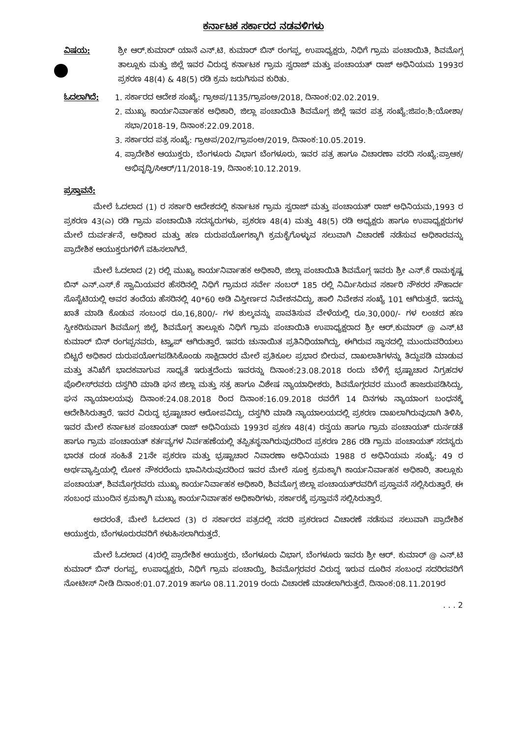ಕರ್ನಾಟಕ ಸರ್ಕಾರದ ನಡವಳಿಗಳು
ವಿಷಯ: ಶ್ರೀ ಆರ್.ಕುಮಾರ್ ಯಾನೆ ಎನ್.ಟಿ. ಕುಮಾರ್ ಬಿನ್ ರಂಗಪ್ಪ, ಉಪಾಧ್ಯಕ್ಷರು, ನಿಧಿಗೆ ಗ್ರಾಮ ಪಂಚಾಯಿತಿ, ಶಿವಮೊಗ್ಗ ತಾಲ್ಲೂಕು ಮತ್ತು ಜಿಲ್ಲೆ ಇವರ ವಿರುದ್ಧ ಕರ್ನಾಟಕ ಗ್ರಾಮ ಸ್ವರಾಜ್ ಮತ್ತು ಪಂಚಾಯತ್ ರಾಜ್ ಅಧಿನಿಯಮ 1993ರ ಪ್ರಕರಣ 48(4) & 48(5) ರಡಿ ಕ್ರಮ ಜರುಗಿಸುವ ಕುರಿತು.
ಓದಲಾಗಿದೆ: 1. ಸರ್ಕಾರದ ಆದೇಶ ಸಂಖ್ಯೆ: ಗ್ರಾಅಪ/1135/ಗ್ರಾಪಂಅ/2018, ದಿನಾಂಕ:02.02.2019.
2. ಮುಖ್ಯ ಕಾರ್ಯನಿರ್ವಾಹಕ ಅಧಿಕಾರಿ, ಜಿಲ್ಲಾ ಪಂಚಾಯಿತಿ ಶಿವಮೊಗ್ಗ ಜಿಲ್ಲೆ ಇವರ ಪತ್ರ ಸಂಖ್ಯೆ:ಜಿಪಂ:ಶಿ:ಯೋಶಾ/ಸಭಾ/2018-19, ದಿನಾಂಕ:22.09.2018.
3. ಸರ್ಕಾರದ ಪತ್ರ ಸಂಖ್ಯೆ: ಗ್ರಾಅಪ/202/ಗ್ರಾಪಂಅ/2019, ದಿನಾಂಕ:10.05.2019.
4. ಪ್ರಾದೇಶಿಕ ಆಯುಕ್ತರು, ಬೆಂಗಳೂರು ವಿಭಾಗ ಬೆಂಗಳೂರು, ಇವರ ಪತ್ರ ಹಾಗೂ ವಿಚಾರಣಾ ವರದಿ ಸಂಖ್ಯೆ:ಪ್ರಾಆಕ/ಅಭಿವೃದ್ಧಿ/ಸಿಆರ್/11/2018-19, ದಿನಾಂಕ:10.12.2019.
ಪ್ರಸ್ತಾವನೆ:
ಮೇಲೆ ಓದಲಾದ (1) ರ ಸರ್ಕಾರಿ ಆದೇಶದಲ್ಲಿ ಕರ್ನಾಟಕ ಗ್ರಾಮ ಸ್ವರಾಜ್ ಮತ್ತು ಪಂಚಾಯತ್ ರಾಜ್ ಅಧಿನಿಯಮ,1993 ರ ಪ್ರಕರಣ 43(ಎ) ರಡಿ ಗ್ರಾಮ ಪಂಚಾಯಿತಿ ಸದಸ್ಯರುಗಳು, ಪ್ರಕರಣ 48(4) ಮತ್ತು 48(5) ರಡಿ ಅಧ್ಯಕ್ಷರು ಹಾಗೂ ಉಪಾಧ್ಯಕ್ಷರುಗಳ ಮೇಲೆ ದುರ್ವರ್ತನೆ, ಅಧಿಕಾರ ಮತ್ತು ಹಣ ದುರುಪಯೋಗಕ್ಕಾಗಿ ಕ್ರಮಕೈಗೊಳ್ಳುವ ಸಲುವಾಗಿ ವಿಚಾರಣೆ ನಡೆಸುವ ಅಧಿಕಾರವನ್ನು ಪ್ರಾದೇಶಿಕ ಆಯುಕ್ತರುಗಳಿಗೆ ವಹಿಸಲಾಗಿದೆ.
ಮೇಲೆ ಓದಲಾದ (2) ರಲ್ಲಿ ಮುಖ್ಯ ಕಾರ್ಯನಿರ್ವಾಹಕ ಅಧಿಕಾರಿ, ಜಿಲ್ಲಾ ಪಂಚಾಯಿತಿ ಶಿವಮೊಗ್ಗ ಇವರು ಶ್ರೀ ಎನ್.ಕೆ ರಾಮಕೃಷ್ಣ ಬಿನ್ ಎನ್.ಎಸ್.ಕೆ ಸ್ವಾಮಿಯವರ ಹೆಸರಿನಲ್ಲಿ ನಿಧಿಗೆ ಗ್ರಾಮದ ಸರ್ವೇ ನಂಬರ್ 185 ರಲ್ಲಿ ನಿರ್ಮಿಸಿರುವ ಸರ್ಕಾರಿ ನೌಕರರ ಸೌಹಾರ್ದ ಸೊಸೈಟಿಯಲ್ಲಿ ಅವರ ತಂದೆಯ ಹೆಸರಿನಲ್ಲಿ 40*60 ಅಡಿ ವಿಸ್ತೀರ್ಣದ ನಿವೇಶನವಿದ್ದು, ಹಾಲಿ ನಿವೇಶನ ಸಂಖ್ಯೆ 101 ಆಗಿರುತ್ತದೆ. ಇದನ್ನು ಖಾತೆ ಮಾಡಿ ಕೊಡುವ ಸಂಬಂಧ ರೂ.16,800/- ಗಳ ಶುಲ್ಕವನ್ನು ಪಾವತಿಸುವ ವೇಳೆಯಲ್ಲಿ ರೂ.30,000/- ಗಳ ಲಂಚದ ಹಣ ಸ್ವೀಕರಿಸುವಾಗ ಶಿವಮೊಗ್ಗ ಜಿಲ್ಲೆ, ಶಿವಮೊಗ್ಗ ತಾಲ್ಲೂಕು ನಿಧಿಗೆ ಗ್ರಾಮ ಪಂಚಾಯಿತಿ ಉಪಾಧ್ಯಕ್ಷರಾದ ಶ್ರೀ ಆರ್.ಕುಮಾರ್ @ ಎನ್.ಟಿ ಕುಮಾರ್ ಬಿನ್ ರಂಗಪ್ಪನವರು, ಟ್ರ್ಯಾಪ್ ಆಗಿರುತ್ತಾರೆ. ಇವರು ಚುನಾಯಿತ ಪ್ರತಿನಿಧಿಯಾಗಿದ್ದು, ಈಗಿರುವ ಸ್ಥಾನದಲ್ಲಿ ಮುಂದುವರಿಯಲು ಬಿಟ್ಟರೆ ಅಧಿಕಾರ ದುರುಪಯೋಗಪಡಿಸಿಕೊಂಡು ಸಾಕ್ಷಿದಾರರ ಮೇಲೆ ಪ್ರತಿಕೂಲ ಪ್ರಭಾರ ಬೀರುವ, ದಾಖಲಾತಿಗಳನ್ನು ತಿದ್ದುಪಡಿ ಮಾಡುವ ಮತ್ತು ತನಿಖೆಗೆ ಭಾದಕವಾಗುವ ಸಾಧ್ಯತೆ ಇರುತ್ತದೆಂದು ಇವರನ್ನು ದಿನಾಂಕ:23.08.2018 ರಂದು ಬೆಳಿಗ್ಗೆ ಭ್ರಷ್ಟಾಚಾರ ನಿಗ್ರಹದಳ ಪೊಲೀಸ್‌ರವರು ದಸ್ತಗಿರಿ ಮಾಡಿ ಘನ ಜಿಲ್ಲಾ ಮತ್ತು ಸತ್ರ ಹಾಗೂ ವಿಶೇಷ ನ್ಯಾಯಾಧೀಶರು, ಶಿವಮೊಗ್ಗರವರ ಮುಂದೆ ಹಾಜರುಪಡಿಸಿದ್ದು, ಘನ ನ್ಯಾಯಾಲಯವು ದಿನಾಂಕ:24.08.2018 ರಿಂದ ದಿನಾಂಕ:16.09.2018 ರವರೆಗೆ 14 ದಿನಗಳು ನ್ಯಾಯಾಂಗ ಬಂಧನಕ್ಕೆ ಆದೇಶಿಸಿರುತ್ತಾರೆ. ಇವರ ವಿರುದ್ಧ ಭ್ರಷ್ಟಾಚಾರ ಆರೋಪವಿದ್ದು, ದಸ್ತಗಿರಿ ಮಾಡಿ ನ್ಯಾಯಾಲಯದಲ್ಲಿ ಪ್ರಕರಣ ದಾಖಲಾಗಿರುವುದಾಗಿ ತಿಳಿಸಿ, ಇವರ ಮೇಲೆ ಕರ್ನಾಟಕ ಪಂಚಾಯತ್ ರಾಜ್ ಅಧಿನಿಯಮ 1993ರ ಪ್ರಕಣ 48(4) ರನ್ವಯ ಹಾಗೂ ಗ್ರಾಮ ಪಂಚಾಯತ್ ದುರ್ನಡತೆ ಹಾಗೂ ಗ್ರಾಮ ಪಂಚಾಯತ್ ಕರ್ತವ್ಯಗಳ ನಿರ್ವಹಣೆಯಲ್ಲಿ ತಪ್ಪಿತಸ್ಥನಾಗಿರುವುದರಿಂದ ಪ್ರಕರಣ 286 ರಡಿ ಗ್ರಾಮ ಪಂಚಾಯತ್ ಸದಸ್ಯರು ಭಾರತ ದಂಡ ಸಂಹಿತೆ 21ನೇ ಪ್ರಕರಣ ಮತ್ತು ಭ್ರಷ್ಟಾಚಾರ ನಿವಾರಣಾ ಅಧಿನಿಯಮ 1988 ರ ಅಧಿನಿಯಮ ಸಂಖ್ಯೆ: 49 ರ ಅರ್ಥವ್ಯಾಪ್ತಿಯಲ್ಲಿ ಲೋಕ ನೌಕರರೆಂದು ಭಾವಿಸಿರುವುದರಿಂದ ಇವರ ಮೇಲೆ ಸೂಕ್ತ ಕ್ರಮಕ್ಕಾಗಿ ಕಾರ್ಯನಿರ್ವಾಹಕ ಅಧಿಕಾರಿ, ತಾಲ್ಲೂಕು ಪಂಚಾಯತ್, ಶಿವಮೊಗ್ಗರವರು ಮುಖ್ಯ ಕಾರ್ಯನಿರ್ವಾಹಕ ಅಧಿಕಾರಿ, ಶಿವಮೊಗ್ಗ ಜಿಲ್ಲಾ ಪಂಚಾಯತ್‌ರವರಿಗೆ ಪ್ರಸ್ತಾವನೆ ಸಲ್ಲಿಸಿರುತ್ತಾರೆ. ಈ ಸಂಬಂಧ ಮುಂದಿನ ಕ್ರಮಕ್ಕಾಗಿ ಮುಖ್ಯ ಕಾರ್ಯನಿರ್ವಾಹಕ ಅಧಿಕಾರಿಗಳು, ಸರ್ಕಾರಕ್ಕೆ ಪ್ರಸ್ತಾವನೆ ಸಲ್ಲಿಸಿರುತ್ತಾರೆ.
ಅದರಂತೆ, ಮೇಲೆ ಓದಲಾದ (3) ರ ಸರ್ಕಾರದ ಪತ್ರದಲ್ಲಿ ಸದರಿ ಪ್ರಕರಣದ ವಿಚಾರಣೆ ನಡೆಸುವ ಸಲುವಾಗಿ ಪ್ರಾದೇಶಿಕ ಆಯುಕ್ತರು, ಬೆಂಗಳೂರುರವರಿಗೆ ಕಳುಹಿಸಲಾಗಿರುತ್ತದೆ.
ಮೇಲೆ ಓದಲಾದ (4)ರಲ್ಲಿ ಪ್ರಾದೇಶಿಕ ಆಯುಕ್ತರು, ಬೆಂಗಳೂರು ವಿಭಾಗ, ಬೆಂಗಳೂರು ಇವರು ಶ್ರೀ ಆರ್. ಕುಮಾರ್ @ ಎನ್.ಟಿ ಕುಮಾರ್ ಬಿನ್ ರಂಗಪ್ಪ, ಉಪಾಧ್ಯಕ್ಷರು, ನಿಧಿಗೆ ಗ್ರಾಮ ಪಂಚಾಯ್ತಿ, ಶಿವಮೊಗ್ಗರವರ ವಿರುದ್ಧ ಇರುವ ದೂರಿನ ಸಂಬಂಧ ಸದರಿರವರಿಗೆ ನೋಟೀಸ್ ನೀಡಿ ದಿನಾಂಕ:01.07.2019 ಹಾಗೂ 08.11.2019 ರಂದು ವಿಚಾರಣೆ ಮಾಡಲಾಗಿರುತ್ತದೆ. ದಿನಾಂಕ:08.11.2019ರ
. . . 2